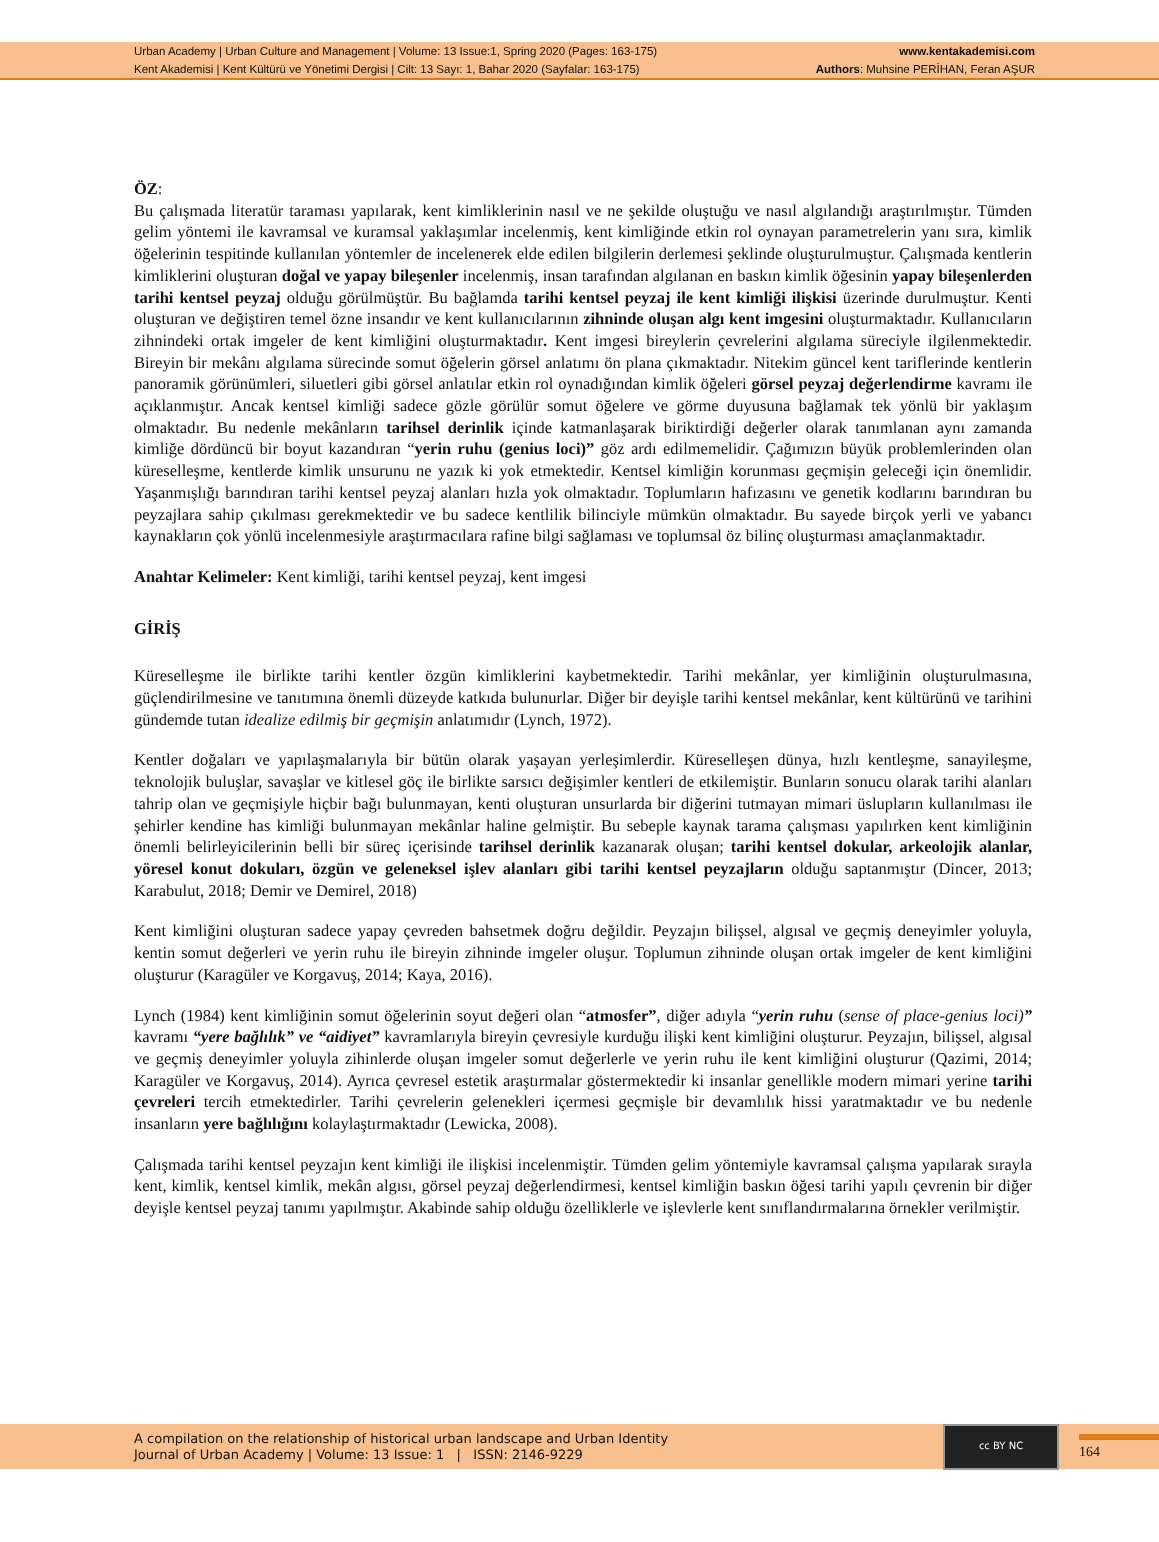Urban Academy | Urban Culture and Management | Volume: 13 Issue:1, Spring 2020 (Pages: 163-175)
Kent Akademisi | Kent Kültürü ve Yönetimi Dergisi | Cilt: 13 Sayı: 1, Bahar 2020 (Sayfalar: 163-175)
www.kentakademisi.com
Authors: Muhsine PERİHAN, Feran AŞUR
ÖZ:
Bu çalışmada literatür taraması yapılarak, kent kimliklerinin nasıl ve ne şekilde oluştuğu ve nasıl algılandığı araştırılmıştır. Tümden gelim yöntemi ile kavramsal ve kuramsal yaklaşımlar incelenmiş, kent kimliğinde etkin rol oynayan parametrelerin yanı sıra, kimlik öğelerinin tespitinde kullanılan yöntemler de incelenerek elde edilen bilgilerin derlemesi şeklinde oluşturulmuştur. Çalışmada kentlerin kimliklerini oluşturan doğal ve yapay bileşenler incelenmiş, insan tarafından algılanan en baskın kimlik öğesinin yapay bileşenlerden tarihi kentsel peyzaj olduğu görülmüştür. Bu bağlamda tarihi kentsel peyzaj ile kent kimliği ilişkisi üzerinde durulmuştur. Kenti oluşturan ve değiştiren temel özne insandır ve kent kullanıcılarının zihninde oluşan algı kent imgesini oluşturmaktadır. Kullanıcıların zihnindeki ortak imgeler de kent kimliğini oluşturmaktadır. Kent imgesi bireylerin çevrelerini algılama süreciyle ilgilenmektedir. Bireyin bir mekânı algılama sürecinde somut öğelerin görsel anlatımı ön plana çıkmaktadır. Nitekim güncel kent tariflerinde kentlerin panoramik görünümleri, siluetleri gibi görsel anlatılar etkin rol oynadığından kimlik öğeleri görsel peyzaj değerlendirme kavramı ile açıklanmıştır. Ancak kentsel kimliği sadece gözle görülür somut öğelere ve görme duyusuna bağlamak tek yönlü bir yaklaşım olmaktadır. Bu nedenle mekânların tarihsel derinlik içinde katmanlaşarak biriktirdiği değerler olarak tanımlanan aynı zamanda kimliğe dördüncü bir boyut kazandıran “yerin ruhu (genius loci)” göz ardı edilmemelidir. Çağımızın büyük problemlerinden olan küreselleşme, kentlerde kimlik unsurunu ne yazık ki yok etmektedir. Kentsel kimliğin korunması geçmişin geleceği için önemlidir. Yaşanmışlığı barındıran tarihi kentsel peyzaj alanları hızla yok olmaktadır. Toplumların hafızasını ve genetik kodlarını barındıran bu peyzajlara sahip çıkılması gerekmektedir ve bu sadece kentlilik bilinciyle mümkün olmaktadır. Bu sayede birçok yerli ve yabancı kaynakların çok yönlü incelenmesiyle araştırmacılara rafine bilgi sağlaması ve toplumsal öz bilinç oluşturması amaçlanmaktadır.
Anahtar Kelimeler: Kent kimliği, tarihi kentsel peyzaj, kent imgesi
GİRİŞ
Küreselleşme ile birlikte tarihi kentler özgün kimliklerini kaybetmektedir. Tarihi mekânlar, yer kimliğinin oluşturulmasına, güçlendirilmesine ve tanıtımına önemli düzeyde katkıda bulunurlar. Diğer bir deyişle tarihi kentsel mekânlar, kent kültürünü ve tarihini gündemde tutan idealize edilmiş bir geçmişin anlatımıdır (Lynch, 1972).
Kentler doğaları ve yapılaşmalarıyla bir bütün olarak yaşayan yerleşimlerdir. Küreselleşen dünya, hızlı kentleşme, sanayileşme, teknolojik buluşlar, savaşlar ve kitlesel göç ile birlikte sarsıcı değişimler kentleri de etkilemiştir. Bunların sonucu olarak tarihi alanları tahrip olan ve geçmişiyle hiçbir bağı bulunmayan, kenti oluşturan unsurlarda bir diğerini tutmayan mimari üslupların kullanılması ile şehirler kendine has kimliği bulunmayan mekânlar haline gelmiştir. Bu sebeple kaynak tarama çalışması yapılırken kent kimliğinin önemli belirleyicilerinin belli bir süreç içerisinde tarihsel derinlik kazanarak oluşan; tarihi kentsel dokular, arkeolojik alanlar, yöresel konut dokuları, özgün ve geleneksel işlev alanları gibi tarihi kentsel peyzajların olduğu saptanmıştır (Dincer, 2013; Karabulut, 2018; Demir ve Demirel, 2018)
Kent kimliğini oluşturan sadece yapay çevreden bahsetmek doğru değildir. Peyzajın bilişsel, algısal ve geçmiş deneyimler yoluyla, kentin somut değerleri ve yerin ruhu ile bireyin zihninde imgeler oluşur. Toplumun zihninde oluşan ortak imgeler de kent kimliğini oluşturur (Karagüler ve Korgavuş, 2014; Kaya, 2016).
Lynch (1984) kent kimliğinin somut öğelerinin soyut değeri olan “atmosfer”, diğer adıyla “yerin ruhu (sense of place-genius loci)” kavramı “yere bağlılık” ve “aidiyet” kavramlarıyla bireyin çevresiyle kurduğu ilişki kent kimliğini oluşturur. Peyzajın, bilişsel, algısal ve geçmiş deneyimler yoluyla zihinlerde oluşan imgeler somut değerlerle ve yerin ruhu ile kent kimliğini oluşturur (Qazimi, 2014; Karagüler ve Korgavuş, 2014). Ayrıca çevresel estetik araştırmalar göstermektedir ki insanlar genellikle modern mimari yerine tarihi çevreleri tercih etmektedirler. Tarihi çevrelerin gelenekleri içermesi geçmişle bir devamlılık hissi yaratmaktadır ve bu nedenle insanların yere bağlılığını kolaylaştırmaktadır (Lewicka, 2008).
Çalışmada tarihi kentsel peyzajın kent kimliği ile ilişkisi incelenmiştir. Tümden gelim yöntemiyle kavramsal çalışma yapılarak sırayla kent, kimlik, kentsel kimlik, mekân algısı, görsel peyzaj değerlendirmesi, kentsel kimliğin baskın öğesi tarihi yapılı çevrenin bir diğer deyişle kentsel peyzaj tanımı yapılmıştır. Akabinde sahip olduğu özelliklerle ve işlevlerle kent sınıflandırmalarına örnekler verilmiştir.
A compilation on the relationship of historical urban landscape and Urban Identity
Journal of Urban Academy | Volume: 13 Issue: 1 | ISSN: 2146-9229
cc BY NC
164